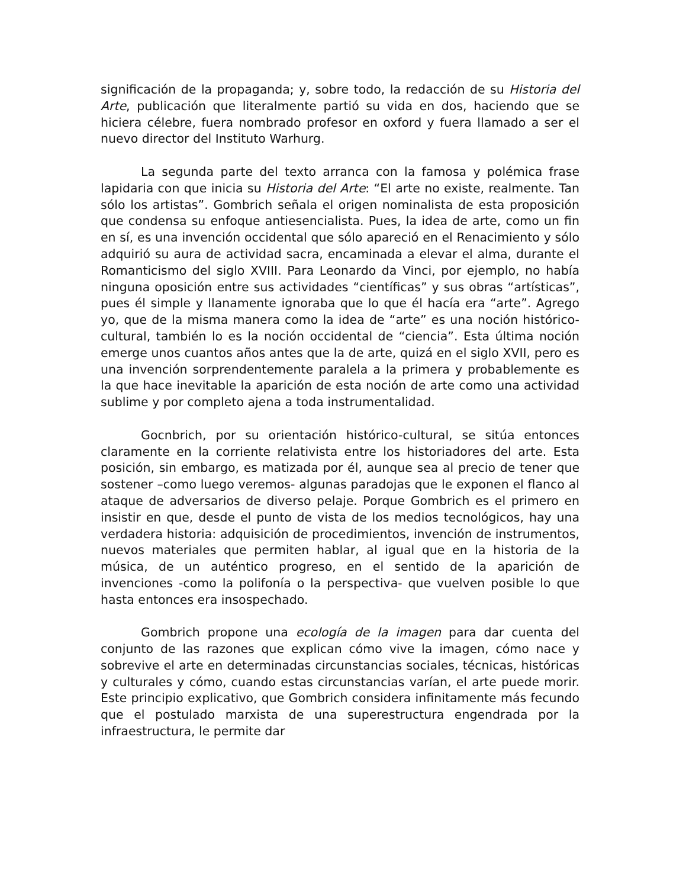significación de la propaganda; y, sobre todo, la redacción de su Historia del Arte, publicación que literalmente partió su vida en dos, haciendo que se hiciera célebre, fuera nombrado profesor en oxford y fuera llamado a ser el nuevo director del Instituto Warhurg.
La segunda parte del texto arranca con la famosa y polémica frase lapidaria con que inicia su Historia del Arte: “El arte no existe, realmente. Tan sólo los artistas”. Gombrich señala el origen nominalista de esta proposición que condensa su enfoque antiesencialista. Pues, la idea de arte, como un fin en sí, es una invención occidental que sólo apareció en el Renacimiento y sólo adquirió su aura de actividad sacra, encaminada a elevar el alma, durante el Romanticismo del siglo XVIII. Para Leonardo da Vinci, por ejemplo, no había ninguna oposición entre sus actividades “científicas” y sus obras “artísticas”, pues él simple y llanamente ignoraba que lo que él hacía era “arte”. Agrego yo, que de la misma manera como la idea de “arte” es una noción histórico-cultural, también lo es la noción occidental de “ciencia”. Esta última noción emerge unos cuantos años antes que la de arte, quizá en el siglo XVII, pero es una invención sorprendentemente paralela a la primera y probablemente es la que hace inevitable la aparición de esta noción de arte como una actividad sublime y por completo ajena a toda instrumentalidad.
Gocnbrich, por su orientación histórico-cultural, se sitúa entonces claramente en la corriente relativista entre los historiadores del arte. Esta posición, sin embargo, es matizada por él, aunque sea al precio de tener que sostener –como luego veremos- algunas paradojas que le exponen el flanco al ataque de adversarios de diverso pelaje. Porque Gombrich es el primero en insistir en que, desde el punto de vista de los medios tecnológicos, hay una verdadera historia: adquisición de procedimientos, invención de instrumentos, nuevos materiales que permiten hablar, al igual que en la historia de la música, de un auténtico progreso, en el sentido de la aparición de invenciones -como la polifonía o la perspectiva- que vuelven posible lo que hasta entonces era insospechado.
Gombrich propone una ecología de la imagen para dar cuenta del conjunto de las razones que explican cómo vive la imagen, cómo nace y sobrevive el arte en determinadas circunstancias sociales, técnicas, históricas y culturales y cómo, cuando estas circunstancias varían, el arte puede morir. Este principio explicativo, que Gombrich considera infinitamente más fecundo que el postulado marxista de una superestructura engendrada por la infraestructura, le permite dar